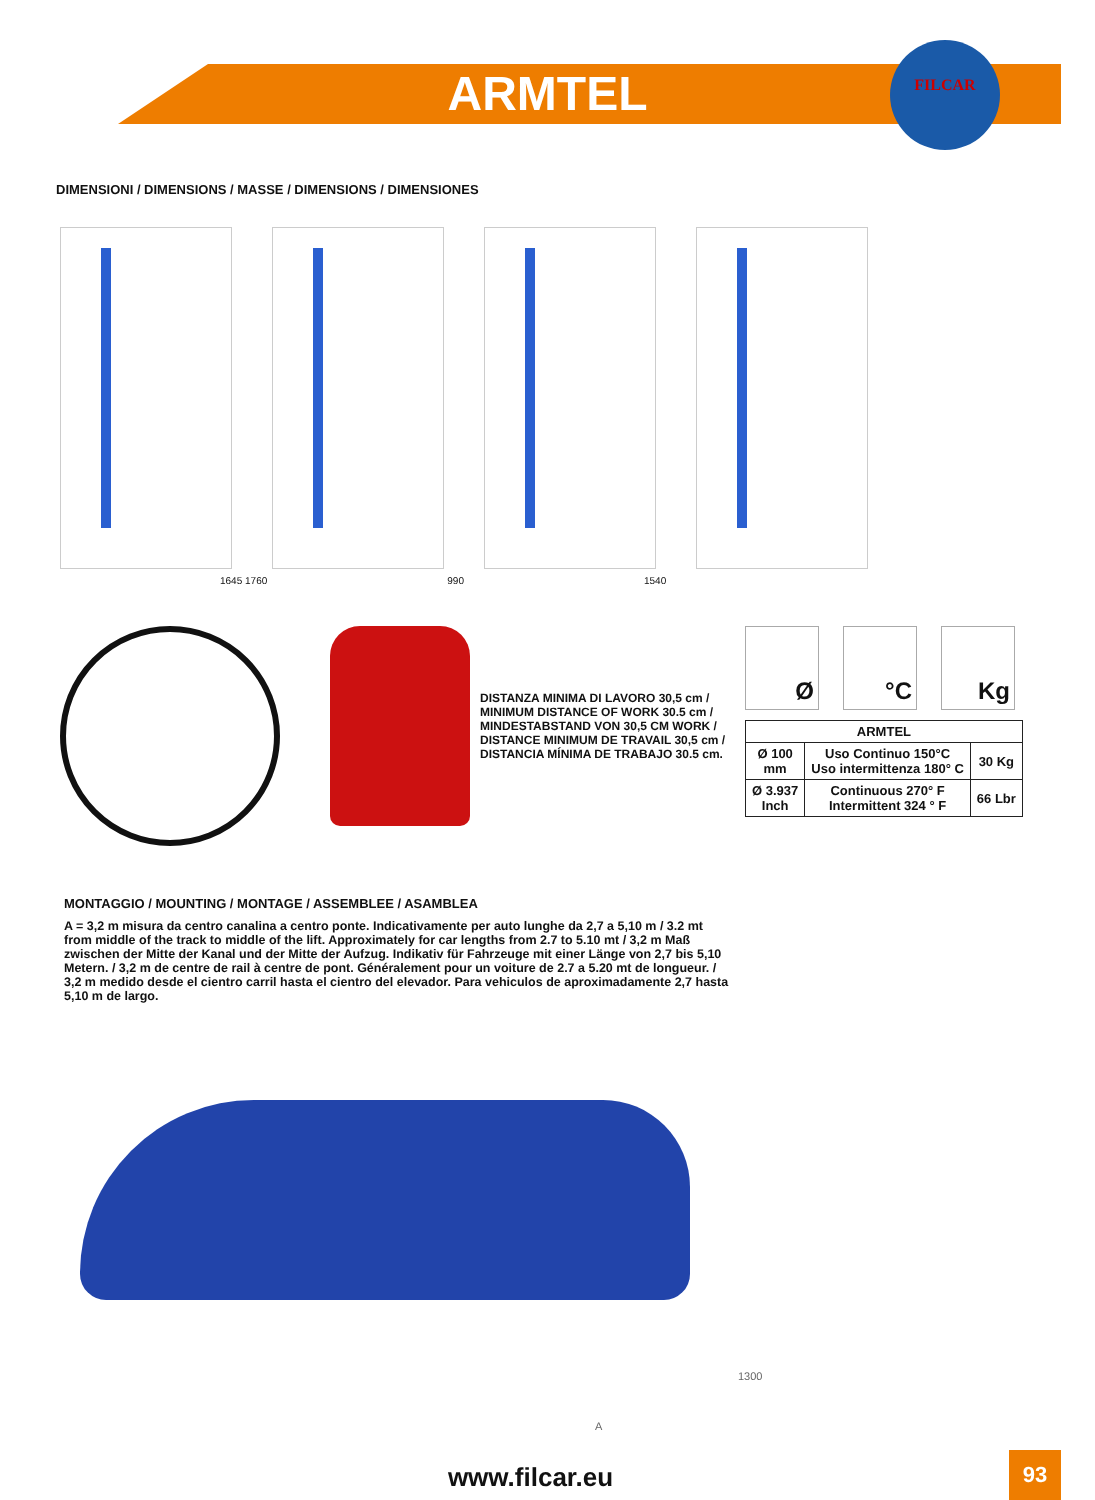ARMTEL
FILCAR
DIMENSIONI / DIMENSIONS / MASSE / DIMENSIONS / DIMENSIONES
1645 1760 990 1540
DISTANZA MINIMA DI LAVORO 30,5 cm / MINIMUM DISTANCE OF WORK 30.5 cm / MINDESTABSTAND VON 30,5 CM WORK / DISTANCE MINIMUM DE TRAVAIL 30,5 cm / DISTANCIA MÍNIMA DE TRABAJO 30.5 cm.
Ø °C Kg
| ARMTEL | | |
| --- | --- | --- |
| Ø 100 mm | Uso Continuo 150°C Uso intermittenza 180° C | 30 Kg |
| Ø 3.937 Inch | Continuous 270° F Intermittent 324 ° F | 66 Lbr |
MONTAGGIO / MOUNTING / MONTAGE / ASSEMBLEE / ASAMBLEA
A = 3,2 m misura da centro canalina a centro ponte. Indicativamente per auto lunghe da 2,7 a 5,10 m / 3.2 mt from middle of the track to middle of the lift. Approximately for car lengths from 2.7 to 5.10 mt / 3,2 m Maß zwischen der Mitte der Kanal und der Mitte der Aufzug. Indikativ für Fahrzeuge mit einer Länge von 2,7 bis 5,10 Metern. / 3,2 m de centre de rail à centre de pont. Généralement pour un voiture de 2.7 a 5.20 mt de longueur. / 3,2 m medido desde el cientro carril hasta el cientro del elevador. Para vehiculos de aproximadamente 2,7 hasta 5,10 m de largo.
1300
A
www.filcar.eu 93